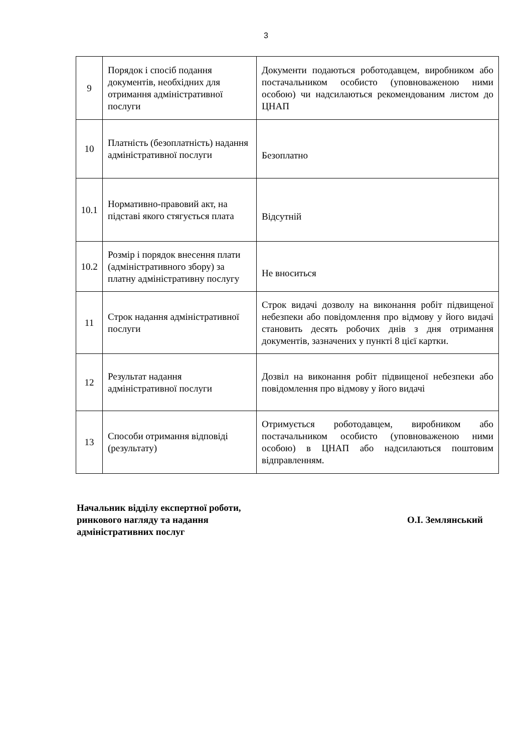3
| 9 | Порядок і спосіб подання документів, необхідних для отримання адміністративної послуги | Документи подаються роботодавцем, виробником або постачальником особисто (уповноваженою ними особою) чи надсилаються рекомендованим листом до ЦНАП |
| 10 | Платність (безоплатність) надання адміністративної послуги | Безоплатно |
| 10.1 | Нормативно-правовий акт, на підставі якого стягується плата | Відсутній |
| 10.2 | Розмір і порядок внесення плати (адміністративного збору) за платну адміністративну послугу | Не вноситься |
| 11 | Строк надання адміністративної послуги | Строк видачі дозволу на виконання робіт підвищеної небезпеки або повідомлення про відмову у його видачі становить десять робочих днів з дня отримання документів, зазначених у пункті 8 цієї картки. |
| 12 | Результат надання адміністративної послуги | Дозвіл на виконання робіт підвищеної небезпеки або повідомлення про відмову у його видачі |
| 13 | Способи отримання відповіді (результату) | Отримується роботодавцем, виробником або постачальником особисто (уповноваженою ними особою) в ЦНАП або надсилаються поштовим відправленням. |
Начальник відділу експертної роботи,
ринкового нагляду та надання
адміністративних послуг
О.І. Землянський